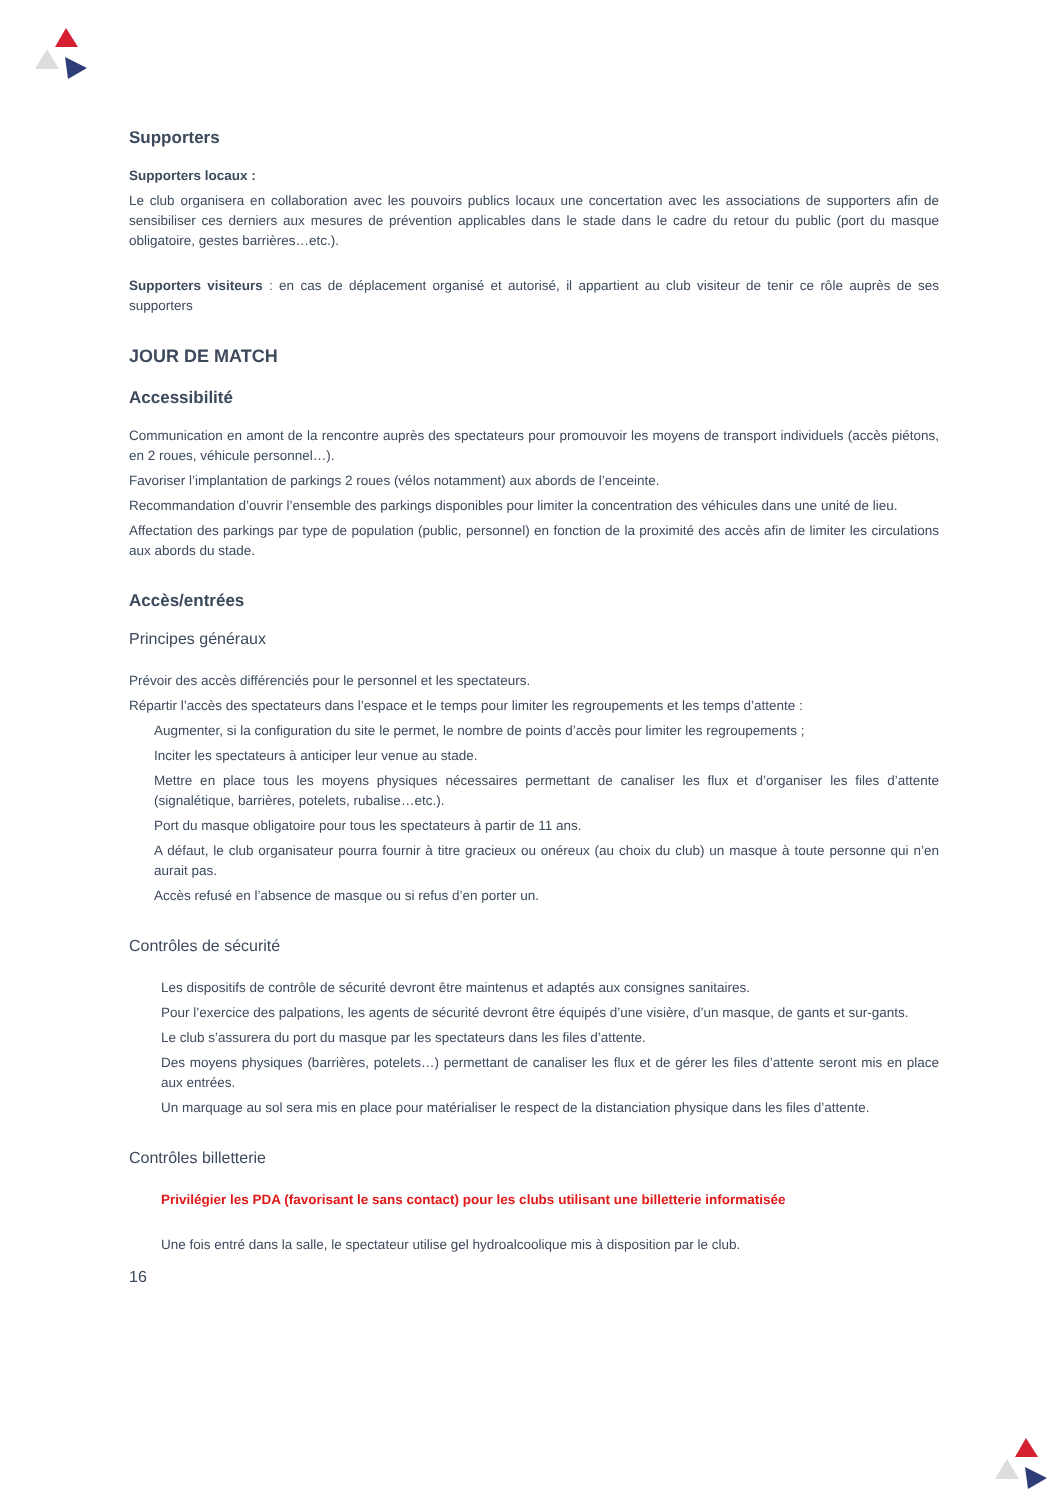Supporters
Supporters locaux :
Le club organisera en collaboration avec les pouvoirs publics locaux une concertation avec les associations de supporters afin de sensibiliser ces derniers aux mesures de prévention applicables dans le stade dans le cadre du retour du public (port du masque obligatoire, gestes barrières…etc.).
Supporters visiteurs : en cas de déplacement organisé et autorisé, il appartient au club visiteur de tenir ce rôle auprès de ses supporters
JOUR DE MATCH
Accessibilité
Communication en amont de la rencontre auprès des spectateurs pour promouvoir les moyens de transport individuels (accès piétons, en 2 roues, véhicule personnel…).
Favoriser l’implantation de parkings 2 roues (vélos notamment) aux abords de l’enceinte.
Recommandation d’ouvrir l’ensemble des parkings disponibles pour limiter la concentration des véhicules dans une unité de lieu.
Affectation des parkings par type de population (public, personnel) en fonction de la proximité des accès afin de limiter les circulations aux abords du stade.
Accès/entrées
Principes généraux
Prévoir des accès différenciés pour le personnel et les spectateurs.
Répartir l’accès des spectateurs dans l’espace et le temps pour limiter les regroupements et les temps d’attente :
Augmenter, si la configuration du site le permet, le nombre de points d’accès pour limiter les regroupements ;
Inciter les spectateurs à anticiper leur venue au stade.
Mettre en place tous les moyens physiques nécessaires permettant de canaliser les flux et d’organiser les files d’attente (signalétique, barrières, potelets, rubalise…etc.).
Port du masque obligatoire pour tous les spectateurs à partir de 11 ans.
A défaut, le club organisateur pourra fournir à titre gracieux ou onéreux (au choix du club) un masque à toute personne qui n’en aurait pas.
Accès refusé en l’absence de masque ou si refus d’en porter un.
Contrôles de sécurité
Les dispositifs de contrôle de sécurité devront être maintenus et adaptés aux consignes sanitaires.
Pour l’exercice des palpations, les agents de sécurité devront être équipés d’une visière, d’un masque, de gants et sur-gants.
Le club s’assurera du port du masque par les spectateurs dans les files d’attente.
Des moyens physiques (barrières, potelets…) permettant de canaliser les flux et de gérer les files d’attente seront mis en place aux entrées.
Un marquage au sol sera mis en place pour matérialiser le respect de la distanciation physique dans les files d’attente.
Contrôles billetterie
Privilégier les PDA (favorisant le sans contact) pour les clubs utilisant une billetterie informatisée
Une fois entré dans la salle, le spectateur utilise gel hydroalcoolique mis à disposition par le club.
16